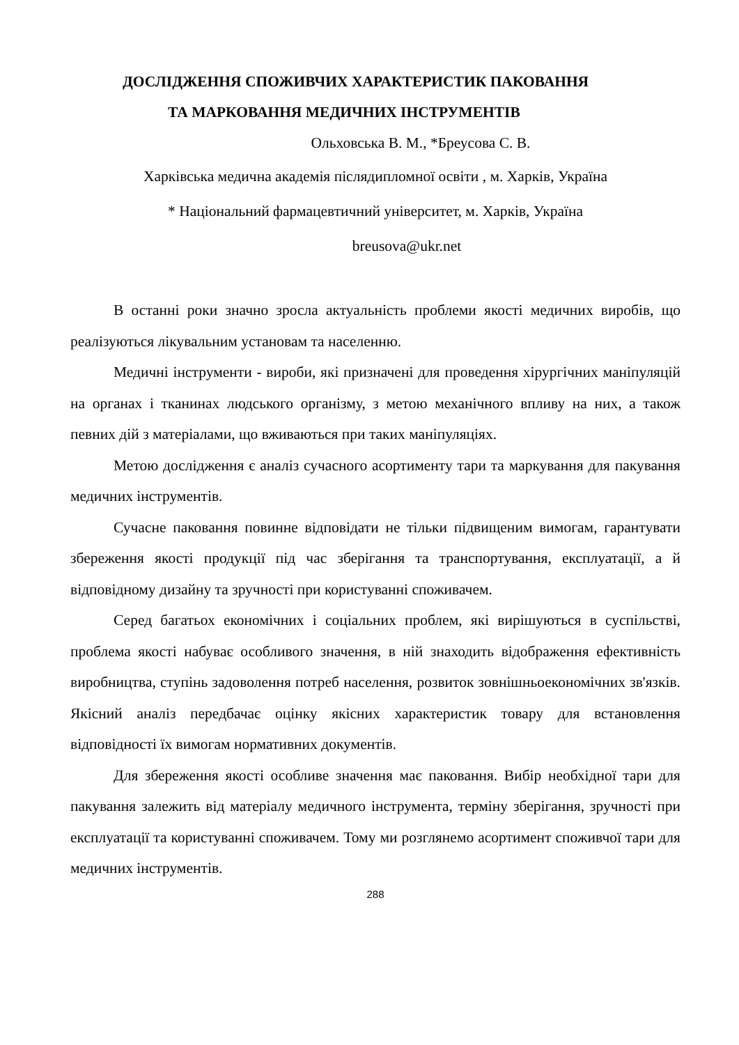ДОСЛІДЖЕННЯ СПОЖИВЧИХ ХАРАКТЕРИСТИК ПАКОВАННЯ
ТА МАРКОВАННЯ МЕДИЧНИХ ІНСТРУМЕНТІВ
Ольховська В. М., *Бреусова С. В.
Харківська медична академія післядипломної освіти , м. Харків, Україна
* Національний фармацевтичний університет, м. Харків, Україна
breusova@ukr.net
В останні роки значно зросла актуальність проблеми якості медичних виробів, що реалізуються лікувальним установам та населенню.
Медичні інструменти - вироби, які призначені для проведення хірургічних маніпуляцій на органах і тканинах людського організму, з метою механічного впливу на них, а також певних дій з матеріалами, що вживаються при таких маніпуляціях.
Метою дослідження є аналіз сучасного асортименту тари та маркування для пакування медичних інструментів.
Сучасне паковання повинне відповідати не тільки підвищеним вимогам, гарантувати збереження якості продукції під час зберігання та транспортування, експлуатації, а й відповідному дизайну та зручності при користуванні споживачем.
Серед багатьох економічних і соціальних проблем, які вирішуються в суспільстві, проблема якості набуває особливого значення, в ній знаходить відображення ефективність виробництва, ступінь задоволення потреб населення, розвиток зовнішньоекономічних зв'язків. Якісний аналіз передбачає оцінку якісних характеристик товару для встановлення відповідності їх вимогам нормативних документів.
Для збереження якості особливе значення має паковання. Вибір необхідної тари для пакування залежить від матеріалу медичного інструмента, терміну зберігання, зручності при експлуатації та користуванні споживачем. Тому ми розглянемо асортимент споживчої тари для медичних інструментів.
288